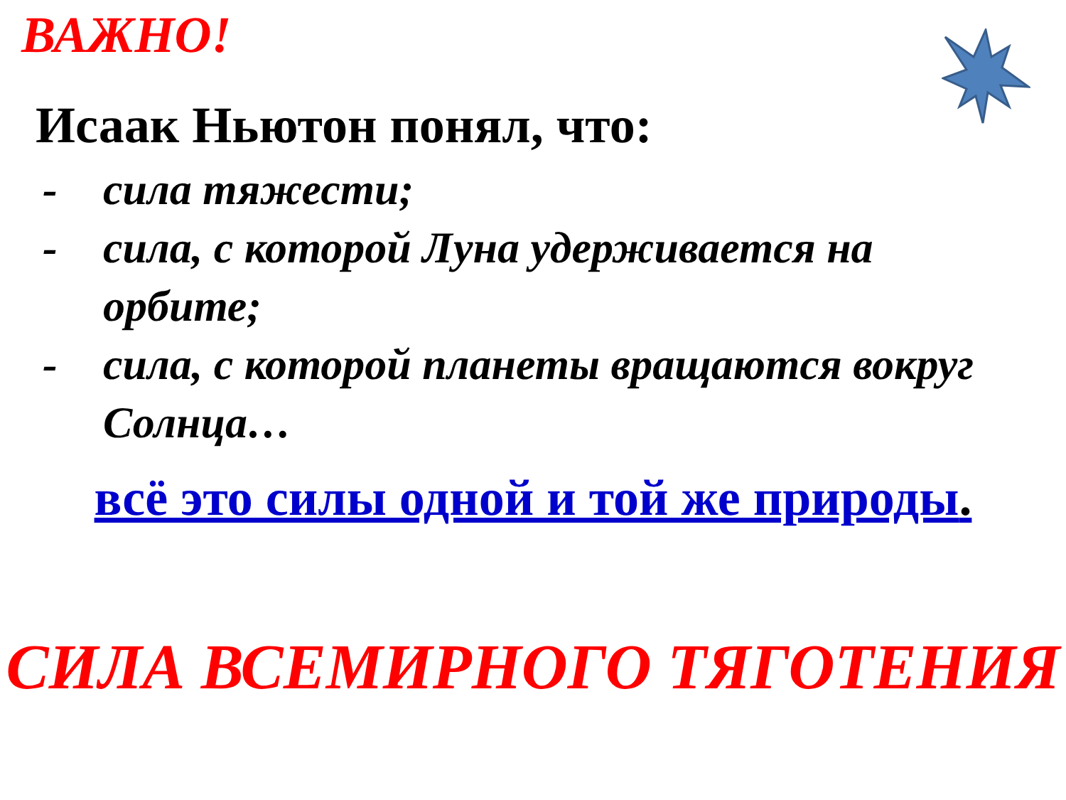ВАЖНО!
Исаак Ньютон понял, что:
- сила тяжести;
- сила, с которой Луна удерживается на орбите;
- сила, с которой планеты вращаются вокруг Солнца…
всё это силы одной и той же природы.
СИЛА ВСЕМИРНОГО ТЯГОТЕНИЯ